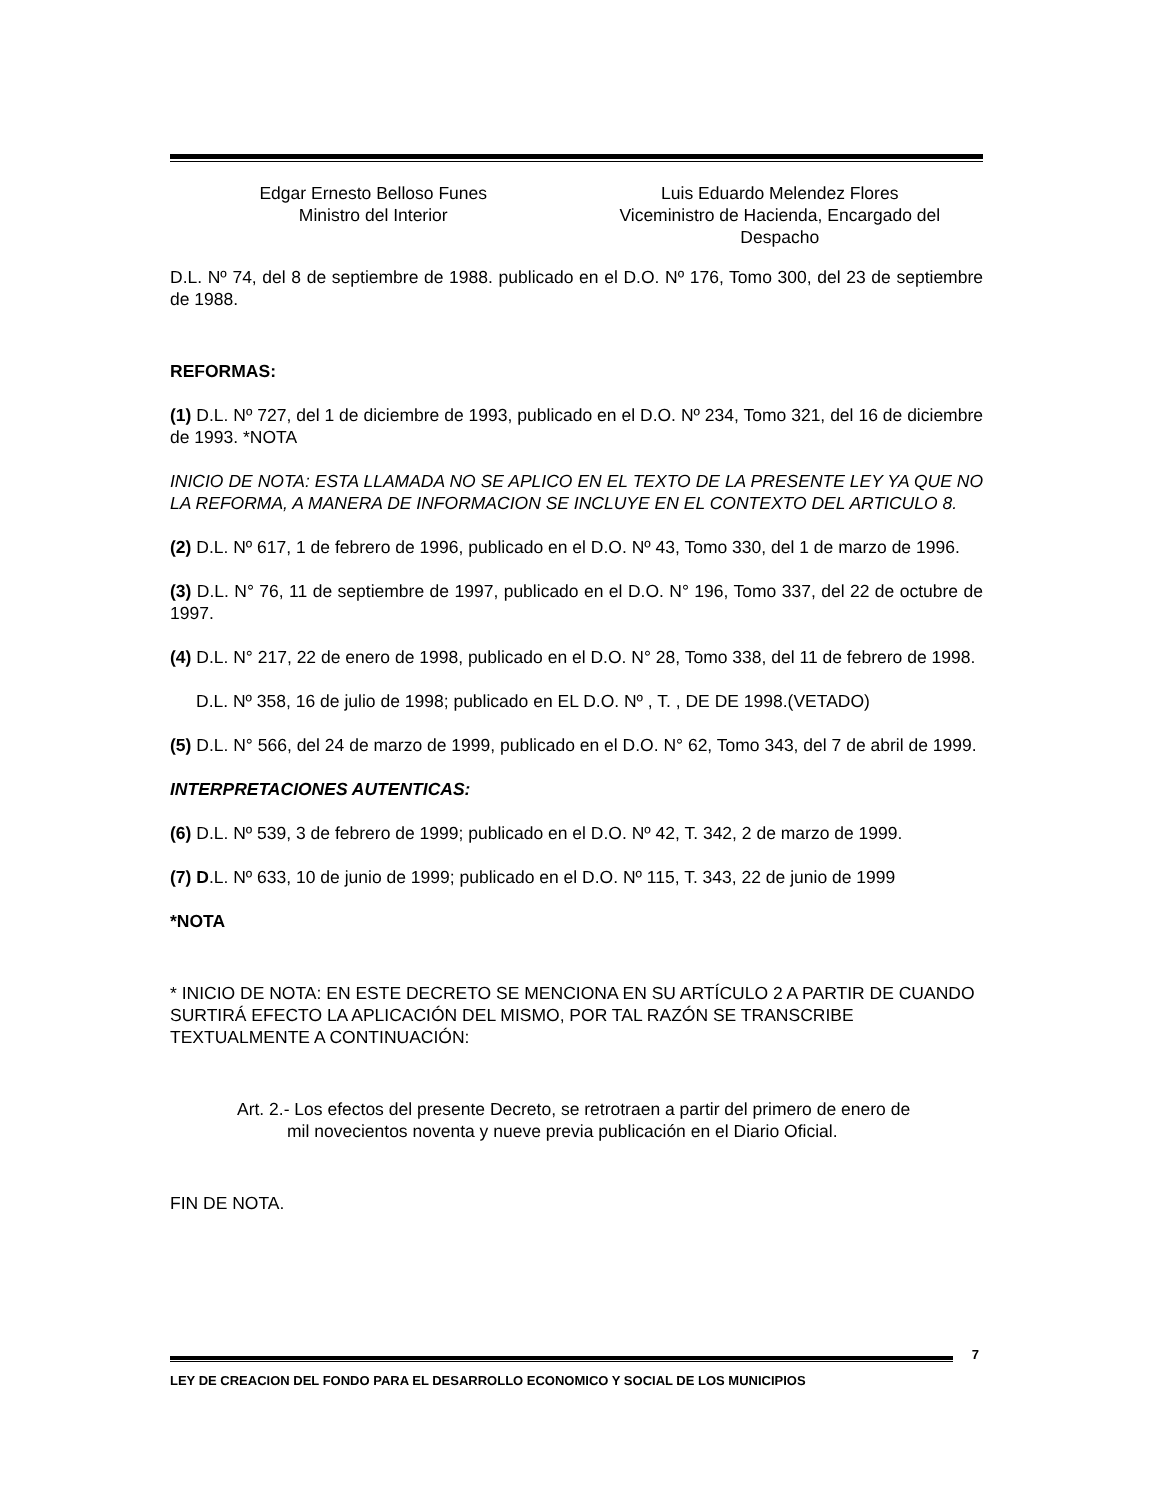Edgar Ernesto Belloso Funes
Ministro del Interior
Luis Eduardo Melendez Flores
Viceministro de Hacienda, Encargado del
Despacho
D.L. Nº 74, del 8 de septiembre de 1988. publicado en el D.O. Nº 176, Tomo 300, del 23 de septiembre de 1988.
REFORMAS:
(1) D.L. Nº 727, del 1 de diciembre de 1993, publicado en el D.O. Nº 234, Tomo 321, del 16 de diciembre de 1993. *NOTA
INICIO DE NOTA: ESTA LLAMADA NO SE APLICO EN EL TEXTO DE LA PRESENTE LEY YA QUE NO LA REFORMA, A MANERA DE INFORMACION SE INCLUYE EN EL CONTEXTO DEL ARTICULO 8.
(2) D.L. Nº 617, 1 de febrero de 1996, publicado en el D.O. Nº 43, Tomo 330, del 1 de marzo de 1996.
(3) D.L. N° 76, 11 de septiembre de 1997, publicado en el D.O. N° 196, Tomo 337, del 22 de octubre de 1997.
(4) D.L. N° 217, 22 de enero de 1998, publicado en el D.O. N° 28, Tomo 338, del 11 de febrero de 1998.
D.L. Nº 358, 16 de julio de 1998; publicado en EL D.O. Nº , T. , DE DE 1998.(VETADO)
(5) D.L. N° 566, del 24 de marzo de 1999, publicado en el D.O. N° 62, Tomo 343, del 7 de abril de 1999.
INTERPRETACIONES AUTENTICAS:
(6) D.L. Nº 539, 3 de febrero de 1999; publicado en el D.O. Nº 42, T. 342, 2 de marzo de 1999.
(7) D.L. Nº 633, 10 de junio de 1999; publicado en el D.O. Nº 115, T. 343, 22 de junio de 1999
*NOTA
* INICIO DE NOTA: EN ESTE DECRETO SE MENCIONA EN SU ARTÍCULO 2 A PARTIR DE CUANDO SURTIRÁ EFECTO LA APLICACIÓN DEL MISMO, POR TAL RAZÓN SE TRANSCRIBE TEXTUALMENTE A CONTINUACIÓN:
Art. 2.- Los efectos del presente Decreto, se retrotraen a partir del primero de enero de
mil novecientos noventa y nueve previa publicación en el Diario Oficial.
FIN DE NOTA.
7
LEY DE CREACION DEL FONDO PARA EL DESARROLLO ECONOMICO Y SOCIAL DE LOS MUNICIPIOS